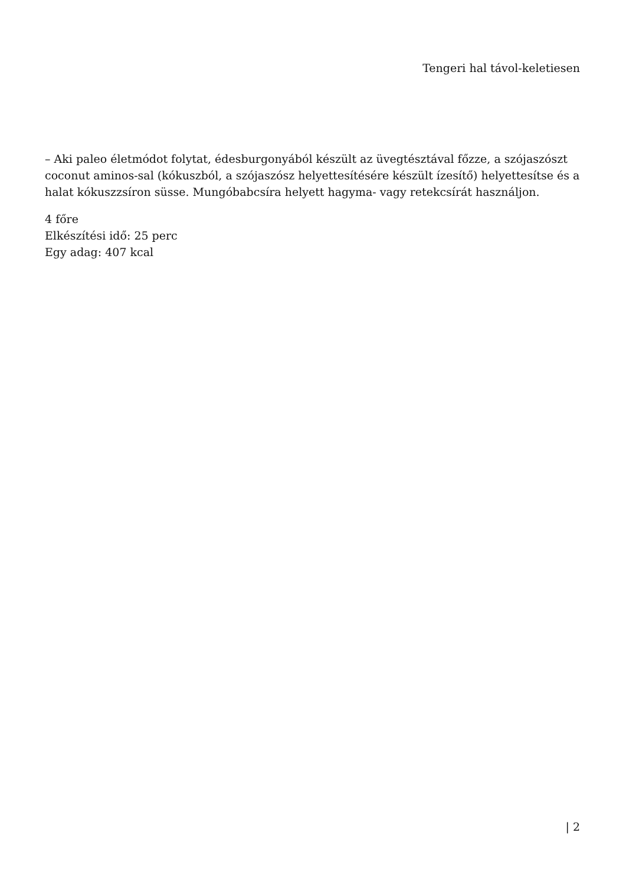Tengeri hal távol-keletiesen
– Aki paleo életmódot folytat, édesburgonyából készült az üvegtésztával főzze, a szójaszószt coconut aminos-sal (kókuszból, a szójaszósz helyettesítésére készült ízesítő) helyettesítse és a halat kókuszzsíron süsse. Mungóbabcsíra helyett hagyma- vagy retekcsírát használjon.
4 főre
Elkészítési idő: 25 perc
Egy adag: 407 kcal
| 2